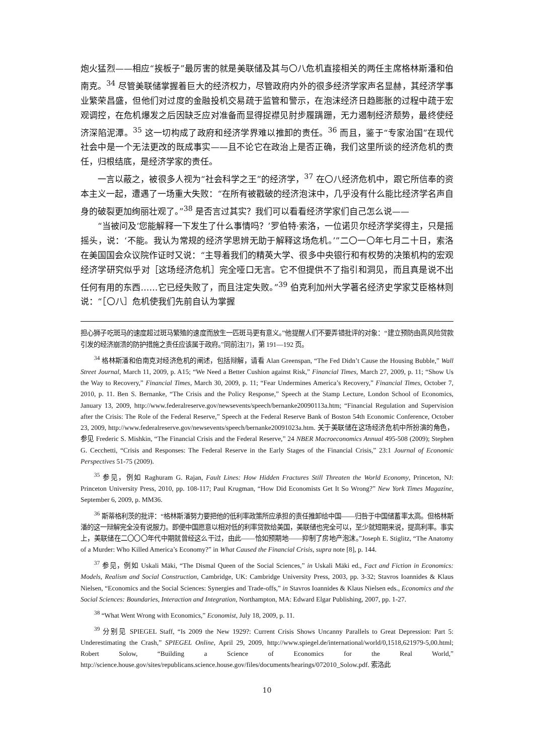炮火猛烈——相应“挨板子”最厉害的就是美联储及其与〇八危机直接相关的两任主席格林斯潘和伯南克。<sup>34</sup> 尽管美联储掌握着巨大的经济权力，尽管政府内外的很多经济学家声名显赫，其经济学事业繁荣昌盛，但他们对过度的金融投机交易疏于监管和警示，在泡沫经济日趋膨胀的过程中疏于宏观调控，在危机爆发之后因缺乏应对准备而显得捉襟见肘步履蹒跚，无力遏制经济颓势，最终使经济深陷泥潭。<sup>35</sup> 这一切构成了政府和经济学界难以推卸的责任。<sup>36</sup> 而且，鉴于“专家治国”在现代社会中是一个无法更改的既成事实——且不论它在政治上是否正确，我们这里所谈的经济危机的责任，归根结底，是经济学家的责任。
一言以蔽之，被很多人视为“社会科学之王”的经济学，<sup>37</sup> 在〇八经济危机中，跟它所信奉的资本主义一起，遭遇了一场重大失败：“在所有被戳破的经济泡沫中，几乎没有什么能比经济学名声自身的破裂更加绚丽壮观了。”<sup>38</sup> 是否言过其实？我们可以看看经济学家们自己怎么说——
“当被问及‘您能解释一下发生了什么事情吗？’罗伯特·索洛，一位诺贝尔经济学奖得主，只是摇摇头，说：‘不能。我认为常规的经济学思辨无助于解释这场危机。’”二〇一〇年七月二十日，索洛在美国国会众议院作证时又说：“主导着我们的精英大学、很多中央银行和有权势的决策机构的宏观经济学研究似乎对［这场经济危机］完全哑口无言。它不但提供不了指引和洞见，而且真是说不出任何有用的东西……它已经失败了，而且注定失败。”<sup>39</sup> 伯克利加州大学著名经济史学家艾臣格林则说：“［〇八］危机使我们先前自认为掌握
担心狮子吃斑马的速度超过斑马繁殖的速度而放生一匹斑马更有意义。”他提醒人们不要弄错批评的对象：“建立预防由高风险贷款引发的经济崩溃的防护措施之责任应该属于政府。”同前注[7]，第 191—192 页。
<sup>34</sup> 格林斯潘和伯南克对经济危机的阐述，包括辩解，请看 Alan Greenspan, “The Fed Didn’t Cause the Housing Bubble,” Wall Street Journal, March 11, 2009, p. A15; “We Need a Better Cushion against Risk,” Financial Times, March 27, 2009, p. 11; “Show Us the Way to Recovery,” Financial Times, March 30, 2009, p. 11; “Fear Undermines America’s Recovery,” Financial Times, October 7, 2010, p. 11. Ben S. Bernanke, “The Crisis and the Policy Response,” Speech at the Stamp Lecture, London School of Economics, January 13, 2009, http://www.federalreserve.gov/newsevents/speech/bernanke20090113a.htm; “Financial Regulation and Supervision after the Crisis: The Role of the Federal Reserve,” Speech at the Federal Reserve Bank of Boston 54th Economic Conference, October 23, 2009, http://www.federalreserve.gov/newsevents/speech/bernanke20091023a.htm. 关于美联储在这场经济危机中所扮演的角色，参见 Frederic S. Mishkin, “The Financial Crisis and the Federal Reserve,” 24 NBER Macroeconomics Annual 495-508 (2009); Stephen G. Cecchetti, “Crisis and Responses: The Federal Reserve in the Early Stages of the Financial Crisis,” 23:1 Journal of Economic Perspectives 51-75 (2009).
<sup>35</sup> 参见，例如 Raghuram G. Rajan, Fault Lines: How Hidden Fractures Still Threaten the World Economy, Princeton, NJ: Princeton University Press, 2010, pp. 108-117; Paul Krugman, “How Did Economists Get It So Wrong?” New York Times Magazine, September 6, 2009, p. MM36.
<sup>36</sup> 斯蒂格利茨的批评：“格林斯潘努力要把他的低利率政策所应承担的责任推卸给中国——归咎于中国储蓄率太高。但格林斯潘的这一辩解完全没有说服力。即便中国愿意以相对低的利率贷款给美国，美联储也完全可以，至少就短期来说，提高利率。事实上，美联储在二〇〇〇年代中期就曾经这么干过，由此——恰如预期地——抑制了房地产泡沫。”Joseph E. Stiglitz, “The Anatomy of a Murder: Who Killed America’s Economy?” in What Caused the Financial Crisis, supra note [8], p. 144.
<sup>37</sup> 参见，例如 Uskali Mäki, “The Dismal Queen of the Social Sciences,” in Uskali Mäki ed., Fact and Fiction in Economics: Models, Realism and Social Construction, Cambridge, UK: Cambridge University Press, 2003, pp. 3-32; Stavros Ioannides & Klaus Nielsen, “Economics and the Social Sciences: Synergies and Trade-offs,” in Stavros Ioannides & Klaus Nielsen eds., Economics and the Social Sciences: Boundaries, Interaction and Integration, Northampton, MA: Edward Elgar Publishing, 2007, pp. 1-27.
<sup>38</sup> “What Went Wrong with Economics,” Economist, July 18, 2009, p. 11.
<sup>39</sup> 分别见 SPIEGEL Staff, “Is 2009 the New 1929?: Current Crisis Shows Uncanny Parallels to Great Depression: Part 5: Underestimating the Crash,” SPIEGEL Online, April 29, 2009, http://www.spiegel.de/international/world/0,1518,621979-5,00.html; Robert Solow, “Building a Science of Economics for the Real World,” http://science.house.gov/sites/republicans.science.house.gov/files/documents/hearings/072010_Solow.pdf. 索洛此
10